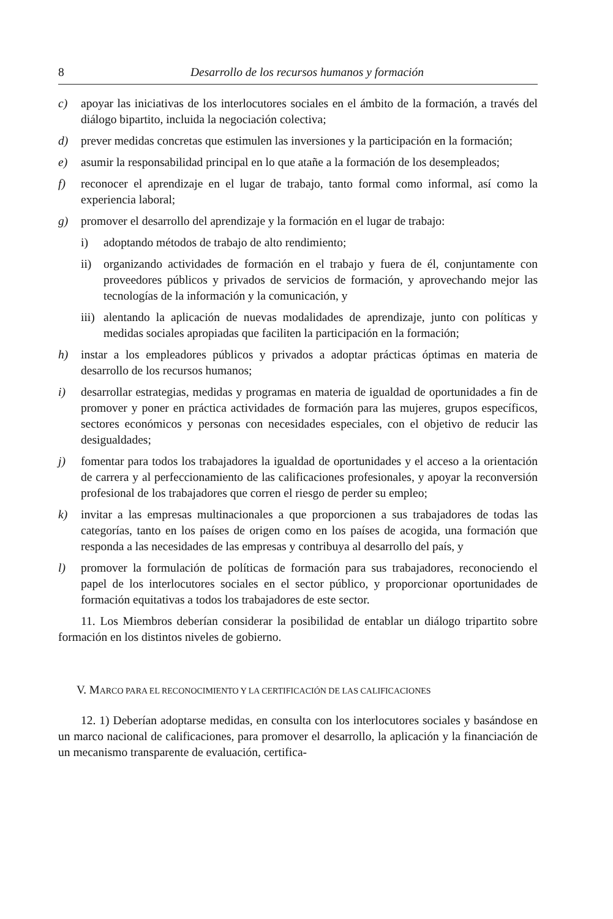8 Desarrollo de los recursos humanos y formación
c) apoyar las iniciativas de los interlocutores sociales en el ámbito de la formación, a través del diálogo bipartito, incluida la negociación colectiva;
d) prever medidas concretas que estimulen las inversiones y la participación en la formación;
e) asumir la responsabilidad principal en lo que atañe a la formación de los desempleados;
f) reconocer el aprendizaje en el lugar de trabajo, tanto formal como informal, así como la experiencia laboral;
g) promover el desarrollo del aprendizaje y la formación en el lugar de trabajo:
i) adoptando métodos de trabajo de alto rendimiento;
ii) organizando actividades de formación en el trabajo y fuera de él, conjuntamente con proveedores públicos y privados de servicios de formación, y aprovechando mejor las tecnologías de la información y la comunicación, y
iii)
alentando la aplicación de nuevas modalidades de aprendizaje, junto con políticas y medidas sociales apropiadas que faciliten la participación en la formación;
h) instar a los empleadores públicos y privados a adoptar prácticas óptimas en materia de desarrollo de los recursos humanos;
i) desarrollar estrategias, medidas y programas en materia de igualdad de oportunidades a fin de promover y poner en práctica actividades de formación para las mujeres, grupos específicos, sectores económicos y personas con necesidades especiales, con el objetivo de reducir las desigualdades;
j) fomentar para todos los trabajadores la igualdad de oportunidades y el acceso a la orientación de carrera y al perfeccionamiento de las calificaciones profesionales, y apoyar la reconversión profesional de los trabajadores que corren el riesgo de perder su empleo;
k) invitar a las empresas multinacionales a que proporcionen a sus trabajadores de todas las categorías, tanto en los países de origen como en los países de acogida, una formación que responda a las necesidades de las empresas y contribuya al desarrollo del país, y
l) promover la formulación de políticas de formación para sus trabajadores, reconociendo el papel de los interlocutores sociales en el sector público, y proporcionar oportunidades de formación equitativas a todos los trabajadores de este sector.
11. Los Miembros deberían considerar la posibilidad de entablar un diálogo tripartito sobre formación en los distintos niveles de gobierno.
V. MARCO PARA EL RECONOCIMIENTO Y LA CERTIFICACIÓN DE LAS CALIFICACIONES
12. 1) Deberían adoptarse medidas, en consulta con los interlocutores sociales y basándose en un marco nacional de calificaciones, para promover el desarrollo, la aplicación y la financiación de un mecanismo transparente de evaluación, certifica-